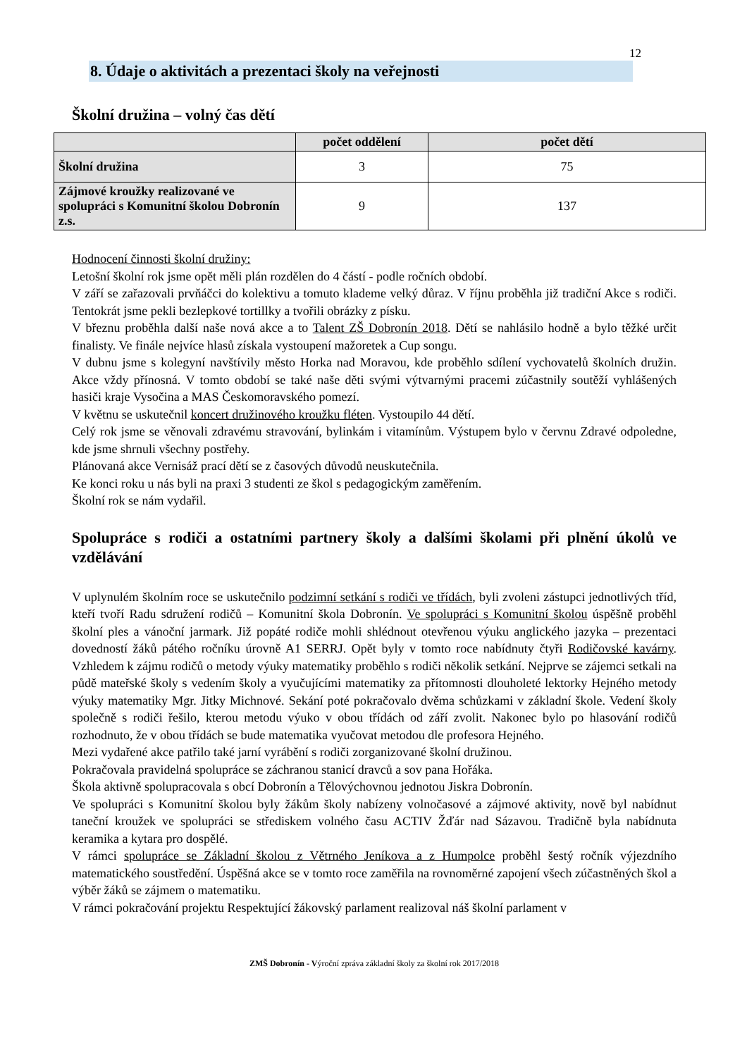12
8. Údaje o aktivitách a prezentaci školy na veřejnosti
Školní družina – volný čas dětí
| | počet oddělení | počet dětí |
| --- | --- | --- |
| Školní družina | 3 | 75 |
| Zájmové kroužky realizované ve spolupráci s Komunitní školou Dobronín z.s. | 9 | 137 |
Hodnocení činnosti školní družiny:
Letošní školní rok jsme opět měli plán rozdělen do 4 částí - podle ročních období.
V září se zařazovali prvňáčci do kolektivu a tomuto klademe velký důraz. V říjnu proběhla již tradiční Akce s rodiči. Tentokrát jsme pekli bezlepkové tortillky a tvořili obrázky z písku.
V březnu proběhla další naše nová akce a to Talent ZŠ Dobronín 2018. Dětí se nahlásilo hodně a bylo těžké určit finalisty. Ve finále nejvíce hlasů získala vystoupení mažoretek a Cup songu.
V dubnu jsme s kolegyní navštívily město Horka nad Moravou, kde proběhlo sdílení vychovatelů školních družin. Akce vždy přínosná. V tomto období se také naše děti svými výtvarnými pracemi zúčastnily soutěží vyhlášených hasiči kraje Vysočina a MAS Českomoravského pomezí.
V květnu se uskutečnil koncert družinového kroužku fléten. Vystoupilo 44 dětí.
Celý rok jsme se věnovali zdravému stravování, bylinkám i vitamínům. Výstupem bylo v červnu Zdravé odpoledne, kde jsme shrnuli všechny postřehy.
Plánovaná akce Vernisáž prací dětí se z časových důvodů neuskutečnila.
Ke konci roku u nás byli na praxi 3 studenti ze škol s pedagogickým zaměřením.
Školní rok se nám vydařil.
Spolupráce s rodiči a ostatními partnery školy a dalšími školami při plnění úkolů ve vzdělávání
V uplynulém školním roce se uskutečnilo podzimní setkání s rodiči ve třídách, byli zvoleni zástupci jednotlivých tříd, kteří tvoří Radu sdružení rodičů – Komunitní škola Dobronín. Ve spolupráci s Komunitní školou úspěšně proběhl školní ples a vánoční jarmark. Již popáté rodiče mohli shlédnout otevřenou výuku anglického jazyka – prezentaci dovedností žáků pátého ročníku úrovně A1 SERRJ. Opět byly v tomto roce nabídnuty čtyři Rodičovské kavárny. Vzhledem k zájmu rodičů o metody výuky matematiky proběhlo s rodiči několik setkání. Nejprve se zájemci setkali na půdě mateřské školy s vedením školy a vyučujícími matematiky za přítomnosti dlouholeté lektorky Hejného metody výuky matematiky Mgr. Jitky Michnové. Sekání poté pokračovalo dvěma schůzkami v základní škole. Vedení školy společně s rodiči řešilo, kterou metodu výuko v obou třídách od září zvolit. Nakonec bylo po hlasování rodičů rozhodnuto, že v obou třídách se bude matematika vyučovat metodou dle profesora Hejného.
Mezi vydařené akce patřilo také jarní vyrábění s rodiči zorganizované školní družinou.
Pokračovala pravidelná spolupráce se záchranou stanicí dravců a sov pana Hořáka.
Škola aktivně spolupracovala s obcí Dobronín a Tělovýchovnou jednotou Jiskra Dobronín.
Ve spolupráci s Komunitní školou byly žákům školy nabízeny volnočasové a zájmové aktivity, nově byl nabídnut taneční kroužek ve spolupráci se střediskem volného času ACTIV Žďár nad Sázavou. Tradičně byla nabídnuta keramika a kytara pro dospělé.
V rámci spolupráce se Základní školou z Větrného Jeníkova a z Humpolce proběhl šestý ročník výjezdního matematického soustředění. Úspěšná akce se v tomto roce zaměřila na rovnoměrné zapojení všech zúčastněných škol a výběr žáků se zájmem o matematiku.
V rámci pokračování projektu Respektující žákovský parlament realizoval náš školní parlament v
ZMŠ Dobronín - Výroční zpráva základní školy za školní rok 2017/2018